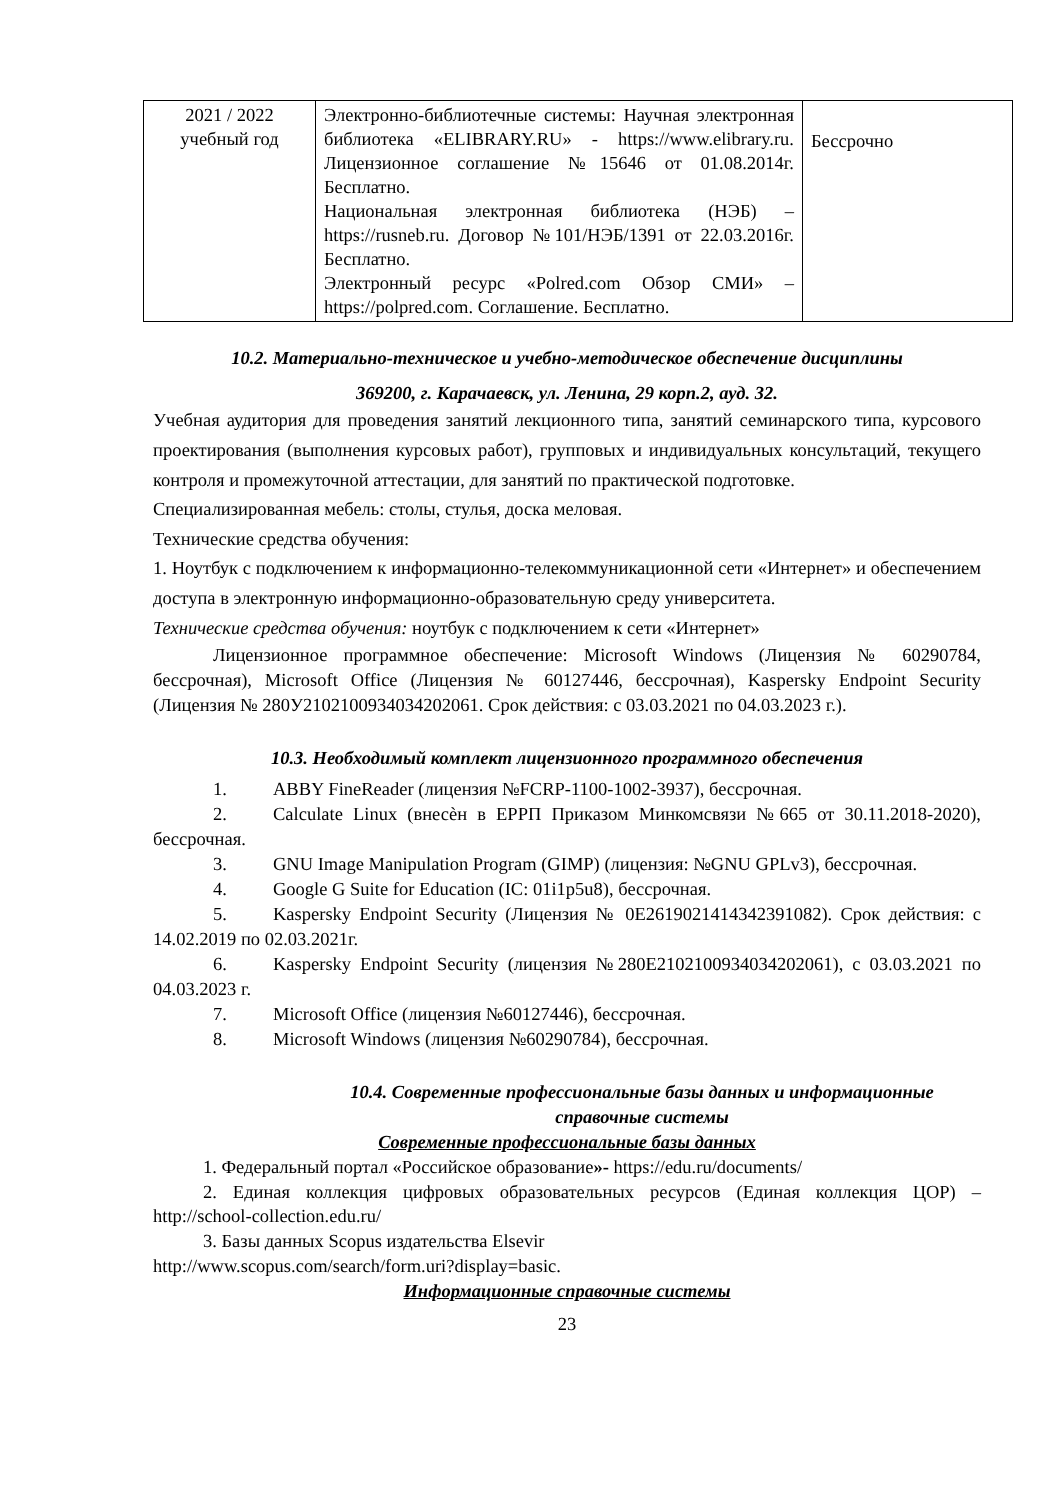| 2021 / 2022 учебный год | Электронно-библиотечные системы: Научная электронная библиотека «ELIBRARY.RU» - https://www.elibrary.ru. Лицензионное соглашение №15646 от 01.08.2014г. Бесплатно. Национальная электронная библиотека (НЭБ) – https://rusneb.ru. Договор №101/НЭБ/1391 от 22.03.2016г. Бесплатно. Электронный ресурс «Polred.com Обзор СМИ» – https://polpred.com . Соглашение. Бесплатно. | Бессрочно |
10.2. Материально-техническое и учебно-методическое обеспечение дисциплины
369200, г. Карачаевск, ул. Ленина, 29 корп.2, ауд. 32.
Учебная аудитория для проведения занятий лекционного типа, занятий семинарского типа, курсового проектирования (выполнения курсовых работ), групповых и индивидуальных консультаций, текущего контроля и промежуточной аттестации, для занятий по практической подготовке.
Специализированная мебель: столы, стулья, доска меловая.
Технические средства обучения:
1. Ноутбук с подключением к информационно-телекоммуникационной сети «Интернет» и обеспечением доступа в электронную информационно-образовательную среду университета.
Технические средства обучения: ноутбук с подключением к сети «Интернет»
Лицензионное программное обеспечение: Microsoft Windows (Лицензия № 60290784, бессрочная), Microsoft Office (Лицензия № 60127446, бессрочная), Kaspersky Endpoint Security (Лицензия № 280У2102100934034202061. Срок действия: с 03.03.2021 по 04.03.2023 г.).
10.3. Необходимый комплект лицензионного программного обеспечения
1. ABBY FineReader (лицензия №FCRP-1100-1002-3937), бессрочная.
2. Calculate Linux (внесѐн в ЕРРП Приказом Минкомсвязи №665 от 30.11.2018-2020), бессрочная.
3. GNU Image Manipulation Program (GIMP) (лицензия: №GNU GPLv3), бессрочная.
4. Google G Suite for Education (IC: 01i1p5u8), бессрочная.
5. Kaspersky Endpoint Security (Лицензия № 0E26190214143423910­82). Срок действия: с 14.02.2019 по 02.03.2021г.
6. Kaspersky Endpoint Security (лицензия №280E2102100934034202061), с 03.03.2021 по 04.03.2023 г.
7. Microsoft Office (лицензия №60127446), бессрочная.
8. Microsoft Windows (лицензия №60290784), бессрочная.
10.4. Современные профессиональные базы данных и информационные справочные системы
Современные профессиональные базы данных
1. Федеральный портал «Российское образование»- https://edu.ru/documents/
2. Единая коллекция цифровых образовательных ресурсов (Единая коллекция ЦОР) – http://school-collection.edu.ru/
3. Базы данных Scopus издательства Elsevir
http://www.scopus.com/search/form.uri?display=basic.
Информационные справочные системы
23